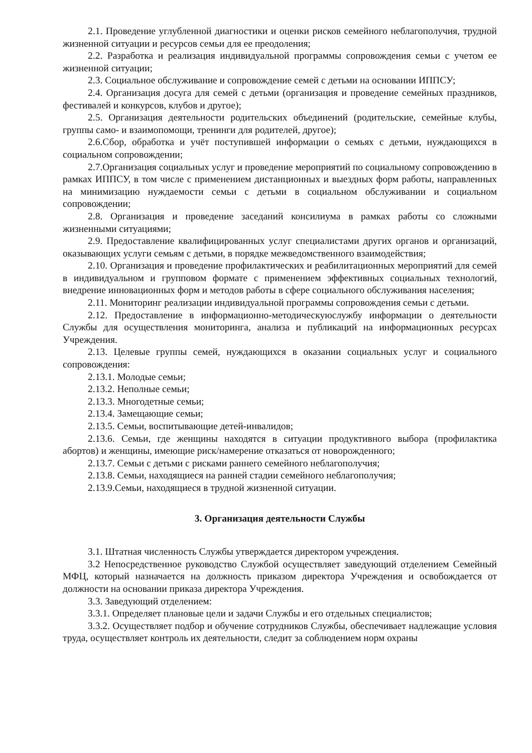2.1. Проведение углубленной диагностики и оценки рисков семейного неблагополучия, трудной жизненной ситуации и ресурсов семьи для ее преодоления;
2.2. Разработка и реализация индивидуальной программы сопровождения семьи с учетом ее жизненной ситуации;
2.3. Социальное обслуживание и сопровождение семей с детьми на основании ИППСУ;
2.4. Организация досуга для семей с детьми (организация и проведение семейных праздников, фестивалей и конкурсов, клубов и другое);
2.5. Организация деятельности родительских объединений (родительские, семейные клубы, группы само- и взаимопомощи, тренинги для родителей, другое);
2.6.Сбор, обработка и учёт поступившей информации о семьях с детьми, нуждающихся в социальном сопровождении;
2.7.Организация социальных услуг и проведение мероприятий по социальному сопровождению в рамках ИППСУ, в том числе с применением дистанционных и выездных форм работы, направленных на минимизацию нуждаемости семьи с детьми в социальном обслуживании и социальном сопровождении;
2.8. Организация и проведение заседаний консилиума в рамках работы со сложными жизненными ситуациями;
2.9. Предоставление квалифицированных услуг специалистами других органов и организаций, оказывающих услуги семьям с детьми, в порядке межведомственного взаимодействия;
2.10. Организация и проведение профилактических и реабилитационных мероприятий для семей в индивидуальном и групповом формате с применением эффективных социальных технологий, внедрение инновационных форм и методов работы в сфере социального обслуживания населения;
2.11. Мониторинг реализации индивидуальной программы сопровождения семьи с детьми.
2.12. Предоставление в информационно-методическуюслужбу информации о деятельности Службы для осуществления мониторинга, анализа и публикаций на информационных ресурсах Учреждения.
2.13. Целевые группы семей, нуждающихся в оказании социальных услуг и социального сопровождения:
2.13.1. Молодые семьи;
2.13.2. Неполные семьи;
2.13.3. Многодетные семьи;
2.13.4. Замещающие семьи;
2.13.5. Семьи, воспитывающие детей-инвалидов;
2.13.6. Семьи, где женщины находятся в ситуации продуктивного выбора (профилактика абортов) и женщины, имеющие риск/намерение отказаться от новорожденного;
2.13.7. Семьи с детьми с рисками раннего семейного неблагополучия;
2.13.8. Семьи, находящиеся на ранней стадии семейного неблагополучия;
2.13.9.Семьи, находящиеся в трудной жизненной ситуации.
3. Организация деятельности Службы
3.1. Штатная численность Службы утверждается директором учреждения.
3.2 Непосредственное руководство Службой осуществляет заведующий отделением Семейный МФЦ, который назначается на должность приказом директора Учреждения и освобождается от должности на основании приказа директора Учреждения.
3.3. Заведующий отделением:
3.3.1. Определяет плановые цели и задачи Службы и его отдельных специалистов;
3.3.2. Осуществляет подбор и обучение сотрудников Службы, обеспечивает надлежащие условия труда, осуществляет контроль их деятельности, следит за соблюдением норм охраны